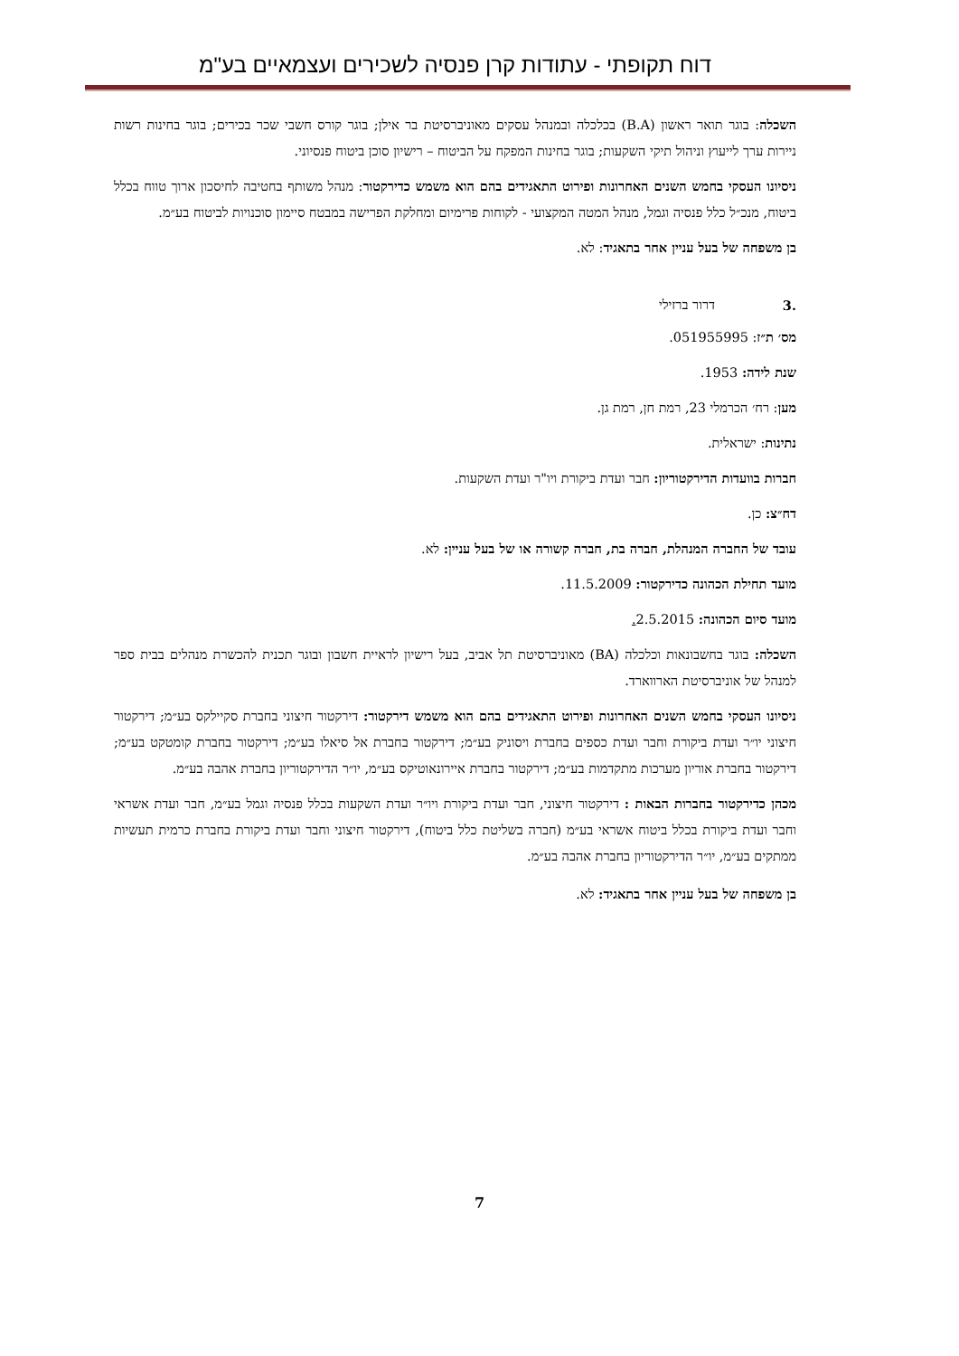דוח תקופתי - עתודות קרן פנסיה לשכירים ועצמאיים בע"מ
השכלה: בוגר תואר ראשון (B.A) בכלכלה ובמנהל עסקים מאוניברסיטת בר אילן; בוגר קורס חשבי שכר בכירים; בוגר בחינות רשות ניירות ערך לייעוץ וניהול תיקי השקעות; בוגר בחינות המפקח על הביטוח – רישיון סוכן ביטוח פנסיוני.
ניסיונו העסקי בחמש השנים האחרונות ופירוט התאגידים בהם הוא משמש כדירקטור: מנהל משותף בחטיבה לחיסכון ארוך טווח בכלל ביטוח, מנכ״ל כלל פנסיה וגמל, מנהל המטה המקצועי - לקוחות פרימיום ומחלקת הפרישה במבטח סיימון סוכנויות לביטוח בע״מ.
בן משפחה של בעל עניין אחר בתאגיד: לא.
.3 דרור ברזילי
מס׳ ת״ז: 051955995.
שנת לידה: 1953.
מען: רח׳ הכרמלי 23, רמת חן, רמת גן.
נתינות: ישראלית.
חברות בוועדות הדירקטוריון: חבר ועדת ביקורת ויו"ר ועדת השקעות.
דח״צ: כן.
עובד של החברה המנהלת, חברה בת, חברה קשורה או של בעל עניין: לא.
מועד תחילת הכהונה כדירקטור: 11.5.2009.
מועד סיום הכהונה: 2.5.2015.
השכלה: בוגר בחשבונאות וכלכלה (BA) מאוניברסיטת תל אביב, בעל רישיון לראיית חשבון ובוגר תכנית להכשרת מנהלים בבית ספר למנהל של אוניברסיטת הארווארד.
ניסיונו העסקי בחמש השנים האחרונות ופירוט התאגידים בהם הוא משמש דירקטור: דירקטור חיצוני בחברת סקיילקס בע״מ; דירקטור חיצוני יו״ר ועדת ביקורת וחבר ועדת כספים בחברת ויסוניק בע״מ; דירקטור בחברת אל סיאלו בע״מ; דירקטור בחברת קומטקט בע״מ; דירקטור בחברת אוריון מערכות מתקדמות בע״מ; דירקטור בחברת איירונאוטיקס בע״מ, יו״ר הדירקטוריון בחברת אהבה בע״מ.
מכהן כדירקטור בחברות הבאות : דירקטור חיצוני, חבר ועדת ביקורת ויו״ר ועדת השקעות בכלל פנסיה וגמל בע״מ, חבר ועדת אשראי וחבר ועדת ביקורת בכלל ביטוח אשראי בע״מ (חברה בשליטת כלל ביטוח), דירקטור חיצוני וחבר ועדת ביקורת בחברת כרמית תעשיות ממתקים בע״מ, יו״ר הדירקטוריון בחברת אהבה בע״מ.
בן משפחה של בעל עניין אחר בתאגיד: לא.
7